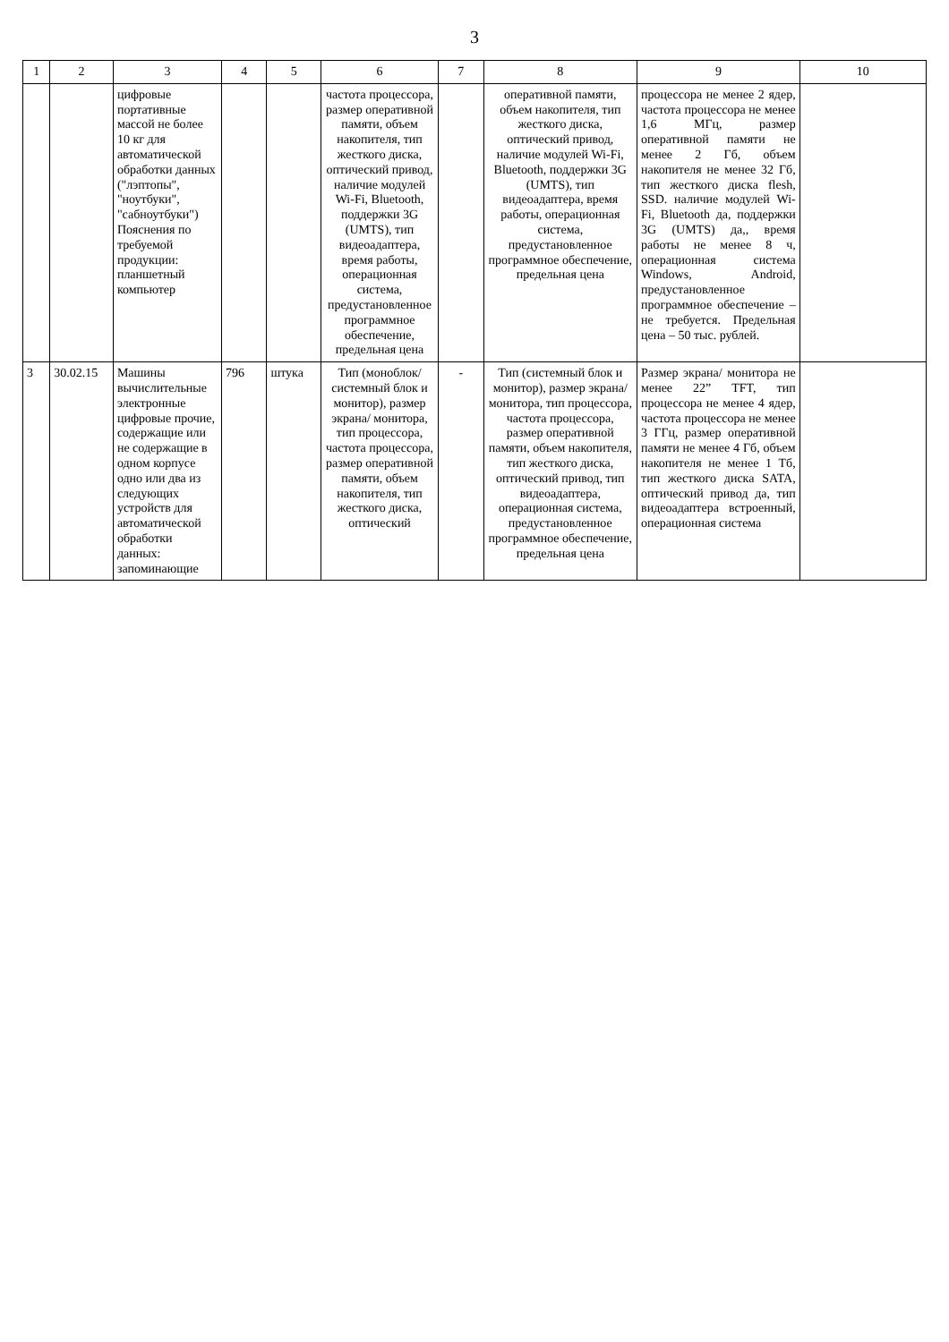3
| 1 | 2 | 3 | 4 | 5 | 6 | 7 | 8 | 9 | 10 |
| --- | --- | --- | --- | --- | --- | --- | --- | --- | --- |
| | | цифровые портативные массой не более 10 кг для автоматической обработки данных ("лэптопы", "ноутбуки", "сабноутбуки") Пояснения по требуемой продукции: планшетный компьютер | | | частота процессора, размер оперативной памяти, объем накопителя, тип жесткого диска, оптический привод, наличие модулей Wi-Fi, Bluetooth, поддержки 3G (UMTS), тип видеоадаптера, время работы, операционная система, предустановленное программное обеспечение, предельная цена | | оперативной памяти, объем накопителя, тип жесткого диска, оптический привод, наличие модулей Wi-Fi, Bluetooth, поддержки 3G (UMTS), тип видеоадаптера, время работы, операционная система, предустановленное программное обеспечение, предельная цена | процессора не менее 2 ядер, частота процессора не менее 1,6 МГц, размер оперативной памяти не менее 2 Гб, объем накопителя не менее 32 Гб, тип жесткого диска flesh, SSD. наличие модулей Wi-Fi, Bluetooth да, поддержки 3G (UMTS) да,, время работы не менее 8 ч, операционная система Windows, Android, предустановленное программное обеспечение – не требуется. Предельная цена – 50 тыс. рублей. | |
| 3 | 30.02.15 | Машины вычислительные электронные цифровые прочие, содержащие или не содержащие в одном корпусе одно или два из следующих устройств для автоматической обработки данных: запоминающие | 796 | штука | Тип (моноблок/системный блок и монитор), размер экрана/ монитора, тип процессора, частота процессора, размер оперативной памяти, объем накопителя, тип жесткого диска, оптический | - | Тип (системный блок и монитор), размер экрана/монитора, тип процессора, частота процессора, размер оперативной памяти, объем накопителя, тип жесткого диска, оптический привод, тип видеоадаптера, операционная система, предустановленное программное обеспечение, предельная цена | Размер экрана/ монитора не менее 22” TFT, тип процессора не менее 4 ядер, частота процессора не менее 3 ГГц, размер оперативной памяти не менее 4 Гб, объем накопителя не менее 1 Тб, тип жесткого диска SATA, оптический привод да, тип видеоадаптера встроенный, операционная система | |